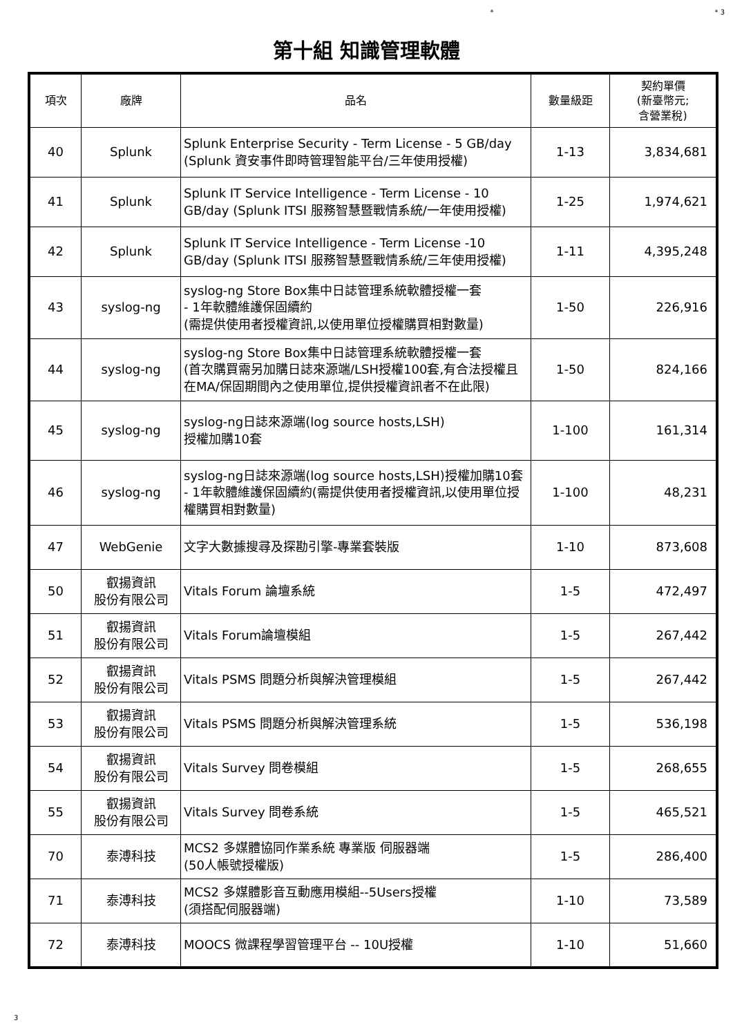* * 3
第十組 知識管理軟體
| 項次 | 廠牌 | 品名 | 數量級距 | 契約單價 (新臺幣元; 含營業稅) |
| --- | --- | --- | --- | --- |
| 40 | Splunk | Splunk Enterprise Security - Term License - 5 GB/day (Splunk 資安事件即時管理智能平台/三年使用授權) | 1-13 | 3,834,681 |
| 41 | Splunk | Splunk IT Service Intelligence - Term License - 10 GB/day (Splunk ITSI 服務智慧暨戰情系統/一年使用授權) | 1-25 | 1,974,621 |
| 42 | Splunk | Splunk IT Service Intelligence - Term License -10 GB/day (Splunk ITSI 服務智慧暨戰情系統/三年使用授權) | 1-11 | 4,395,248 |
| 43 | syslog-ng | syslog-ng Store Box集中日誌管理系統軟體授權一套 - 1年軟體維護保固續約 (需提供使用者授權資訊,以使用單位授權購買相對數量) | 1-50 | 226,916 |
| 44 | syslog-ng | syslog-ng Store Box集中日誌管理系統軟體授權一套 (首次購買需另加購日誌來源端/LSH授權100套,有合法授權且在MA/保固期間內之使用單位,提供授權資訊者不在此限) | 1-50 | 824,166 |
| 45 | syslog-ng | syslog-ng日誌來源端(log source hosts,LSH) 授權加購10套 | 1-100 | 161,314 |
| 46 | syslog-ng | syslog-ng日誌來源端(log source hosts,LSH)授權加購10套 - 1年軟體維護保固續約(需提供使用者授權資訊,以使用單位授權購買相對數量) | 1-100 | 48,231 |
| 47 | WebGenie | 文字大數據搜尋及探勘引擎-專業套裝版 | 1-10 | 873,608 |
| 50 | 叡揚資訊 股份有限公司 | Vitals Forum 論壇系統 | 1-5 | 472,497 |
| 51 | 叡揚資訊 股份有限公司 | Vitals Forum論壇模組 | 1-5 | 267,442 |
| 52 | 叡揚資訊 股份有限公司 | Vitals PSMS 問題分析與解決管理模組 | 1-5 | 267,442 |
| 53 | 叡揚資訊 股份有限公司 | Vitals PSMS 問題分析與解決管理系統 | 1-5 | 536,198 |
| 54 | 叡揚資訊 股份有限公司 | Vitals Survey 問卷模組 | 1-5 | 268,655 |
| 55 | 叡揚資訊 股份有限公司 | Vitals Survey 問卷系統 | 1-5 | 465,521 |
| 70 | 泰溥科技 | MCS2 多媒體協同作業系統 專業版 伺服器端 (50人帳號授權版) | 1-5 | 286,400 |
| 71 | 泰溥科技 | MCS2 多媒體影音互動應用模組--5Users授權 (須搭配伺服器端) | 1-10 | 73,589 |
| 72 | 泰溥科技 | MOOCS 微課程學習管理平台 -- 10U授權 | 1-10 | 51,660 |
3